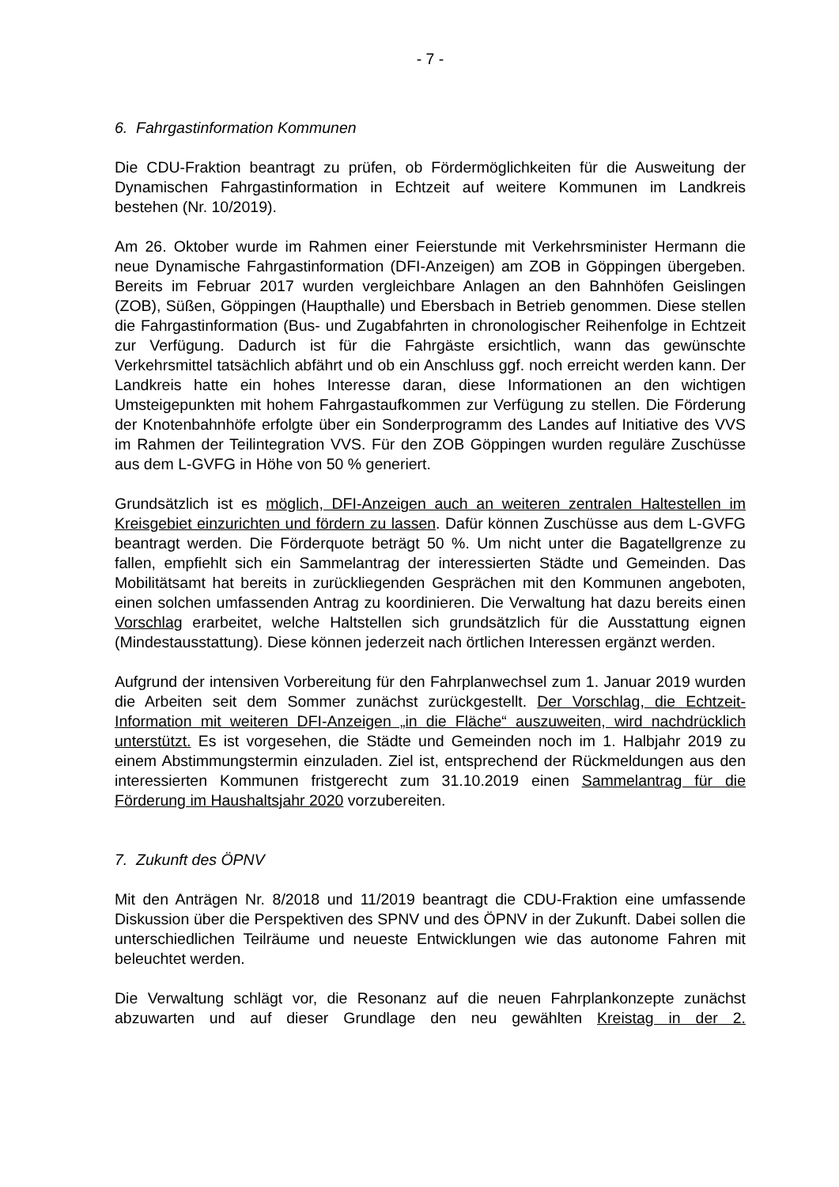- 7 -
6. Fahrgastinformation Kommunen
Die CDU-Fraktion beantragt zu prüfen, ob Fördermöglichkeiten für die Ausweitung der Dynamischen Fahrgastinformation in Echtzeit auf weitere Kommunen im Landkreis bestehen (Nr. 10/2019).
Am 26. Oktober wurde im Rahmen einer Feierstunde mit Verkehrsminister Hermann die neue Dynamische Fahrgastinformation (DFI-Anzeigen) am ZOB in Göppingen übergeben. Bereits im Februar 2017 wurden vergleichbare Anlagen an den Bahnhöfen Geislingen (ZOB), Süßen, Göppingen (Haupthalle) und Ebersbach in Betrieb genommen. Diese stellen die Fahrgastinformation (Bus- und Zugabfahrten in chronologischer Reihenfolge in Echtzeit zur Verfügung. Dadurch ist für die Fahrgäste ersichtlich, wann das gewünschte Verkehrsmittel tatsächlich abfährt und ob ein Anschluss ggf. noch erreicht werden kann. Der Landkreis hatte ein hohes Interesse daran, diese Informationen an den wichtigen Umsteigepunkten mit hohem Fahrgastaufkommen zur Verfügung zu stellen. Die Förderung der Knotenbahnhöfe erfolgte über ein Sonderprogramm des Landes auf Initiative des VVS im Rahmen der Teilintegration VVS. Für den ZOB Göppingen wurden reguläre Zuschüsse aus dem L-GVFG in Höhe von 50 % generiert.
Grundsätzlich ist es möglich, DFI-Anzeigen auch an weiteren zentralen Haltestellen im Kreisgebiet einzurichten und fördern zu lassen. Dafür können Zuschüsse aus dem L-GVFG beantragt werden. Die Förderquote beträgt 50 %. Um nicht unter die Bagatellgrenze zu fallen, empfiehlt sich ein Sammelantrag der interessierten Städte und Gemeinden. Das Mobilitätsamt hat bereits in zurückliegenden Gesprächen mit den Kommunen angeboten, einen solchen umfassenden Antrag zu koordinieren. Die Verwaltung hat dazu bereits einen Vorschlag erarbeitet, welche Haltstellen sich grundsätzlich für die Ausstattung eignen (Mindestausstattung). Diese können jederzeit nach örtlichen Interessen ergänzt werden.
Aufgrund der intensiven Vorbereitung für den Fahrplanwechsel zum 1. Januar 2019 wurden die Arbeiten seit dem Sommer zunächst zurückgestellt. Der Vorschlag, die Echtzeit-Information mit weiteren DFI-Anzeigen „in die Fläche“ auszuweiten, wird nachdrücklich unterstützt. Es ist vorgesehen, die Städte und Gemeinden noch im 1. Halbjahr 2019 zu einem Abstimmungstermin einzuladen. Ziel ist, entsprechend der Rückmeldungen aus den interessierten Kommunen fristgerecht zum 31.10.2019 einen Sammelantrag für die Förderung im Haushaltsjahr 2020 vorzubereiten.
7. Zukunft des ÖPNV
Mit den Anträgen Nr. 8/2018 und 11/2019 beantragt die CDU-Fraktion eine umfassende Diskussion über die Perspektiven des SPNV und des ÖPNV in der Zukunft. Dabei sollen die unterschiedlichen Teilräume und neueste Entwicklungen wie das autonome Fahren mit beleuchtet werden.
Die Verwaltung schlägt vor, die Resonanz auf die neuen Fahrplankonzepte zunächst abzuwarten und auf dieser Grundlage den neu gewählten Kreistag in der 2.